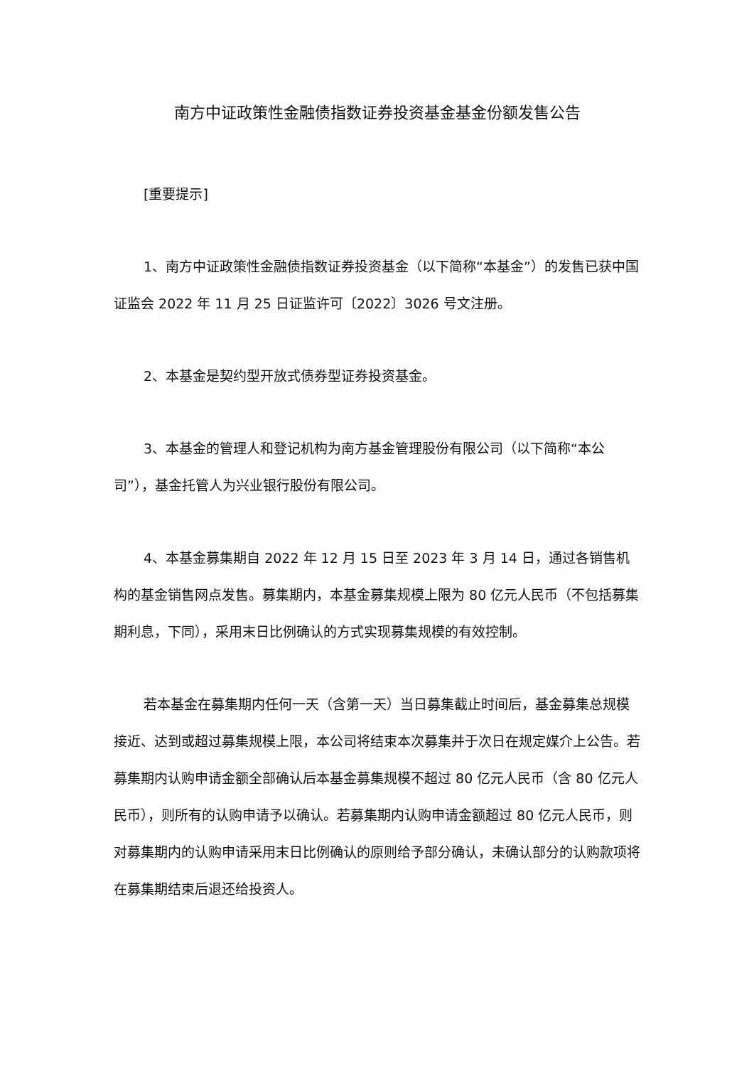南方中证政策性金融债指数证券投资基金基金份额发售公告
[重要提示]
1、南方中证政策性金融债指数证券投资基金（以下简称“本基金”）的发售已获中国证监会 2022 年 11 月 25 日证监许可〔2022〕3026 号文注册。
2、本基金是契约型开放式债券型证券投资基金。
3、本基金的管理人和登记机构为南方基金管理股份有限公司（以下简称“本公司”），基金托管人为兴业银行股份有限公司。
4、本基金募集期自 2022 年 12 月 15 日至 2023 年 3 月 14 日，通过各销售机构的基金销售网点发售。募集期内，本基金募集规模上限为 80 亿元人民币（不包括募集期利息，下同），采用末日比例确认的方式实现募集规模的有效控制。
若本基金在募集期内任何一天（含第一天）当日募集截止时间后，基金募集总规模接近、达到或超过募集规模上限，本公司将结束本次募集并于次日在规定媒介上公告。若募集期内认购申请金额全部确认后本基金募集规模不超过 80 亿元人民币（含 80 亿元人民币），则所有的认购申请予以确认。若募集期内认购申请金额超过 80 亿元人民币，则对募集期内的认购申请采用末日比例确认的原则给予部分确认，未确认部分的认购款项将在募集期结束后退还给投资人。